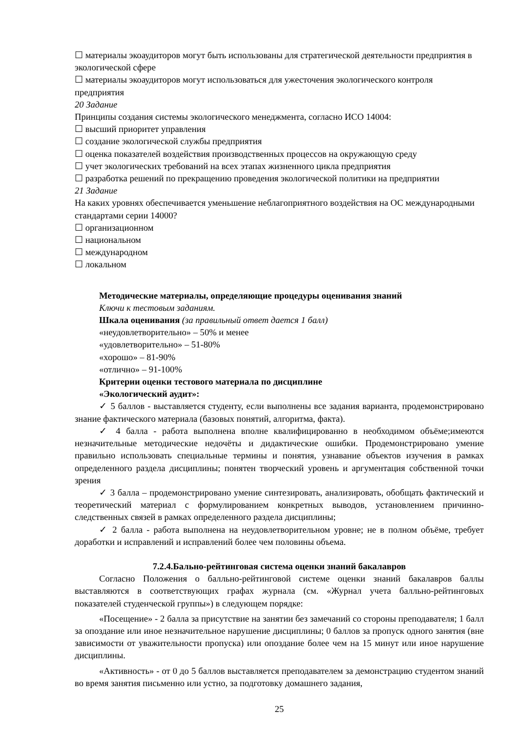☐ материалы экоаудиторов могут быть использованы для стратегической деятельности предприятия в экологической сфере
☐ материалы экоаудиторов могут использоваться для ужесточения экологического контроля предприятия
20 Задание
Принципы создания системы экологического менеджмента, согласно ИСО 14004:
☐ высший приоритет управления
☐ создание экологической службы предприятия
☐ оценка показателей воздействия производственных процессов на окружающую среду
☐ учет экологических требований на всех этапах жизненного цикла предприятия
☐ разработка решений по прекращению проведения экологической политики на предприятии
21 Задание
На каких уровнях обеспечивается уменьшение неблагоприятного воздействия на ОС международными стандартами серии 14000?
☐ организационном
☐ национальном
☐ международном
☐ локальном
Методические материалы, определяющие процедуры оценивания знаний
Ключи к тестовым заданиям.
Шкала оценивания (за правильный ответ дается 1 балл)
«неудовлетворительно» – 50% и менее
«удовлетворительно» – 51-80%
«хорошо» – 81-90%
«отлично» – 91-100%
Критерии оценки тестового материала по дисциплине
«Экологический аудит»:
✓ 5 баллов - выставляется студенту, если выполнены все задания варианта, продемонстрировано знание фактического материала (базовых понятий, алгоритма, факта).
✓ 4 балла - работа выполнена вполне квалифицированно в необходимом объёме;имеются незначительные методические недочёты и дидактические ошибки. Продемонстрировано умение правильно использовать специальные термины и понятия, узнавание объектов изучения в рамках определенного раздела дисциплины; понятен творческий уровень и аргументация собственной точки зрения
✓ 3 балла – продемонстрировано умение синтезировать, анализировать, обобщать фактический и теоретический материал с формулированием конкретных выводов, установлением причинно-следственных связей в рамках определенного раздела дисциплины;
✓ 2 балла - работа выполнена на неудовлетворительном уровне; не в полном объёме, требует доработки и исправлений и исправлений более чем половины объема.
7.2.4.Бально-рейтинговая система оценки знаний бакалавров
Согласно Положения о балльно-рейтинговой системе оценки знаний бакалавров баллы выставляются в соответствующих графах журнала (см. «Журнал учета балльно-рейтинговых показателей студенческой группы») в следующем порядке:
«Посещение» - 2 балла за присутствие на занятии без замечаний со стороны преподавателя; 1 балл за опоздание или иное незначительное нарушение дисциплины; 0 баллов за пропуск одного занятия (вне зависимости от уважительности пропуска) или опоздание более чем на 15 минут или иное нарушение дисциплины.
«Активность» - от 0 до 5 баллов выставляется преподавателем за демонстрацию студентом знаний во время занятия письменно или устно, за подготовку домашнего задания,
25